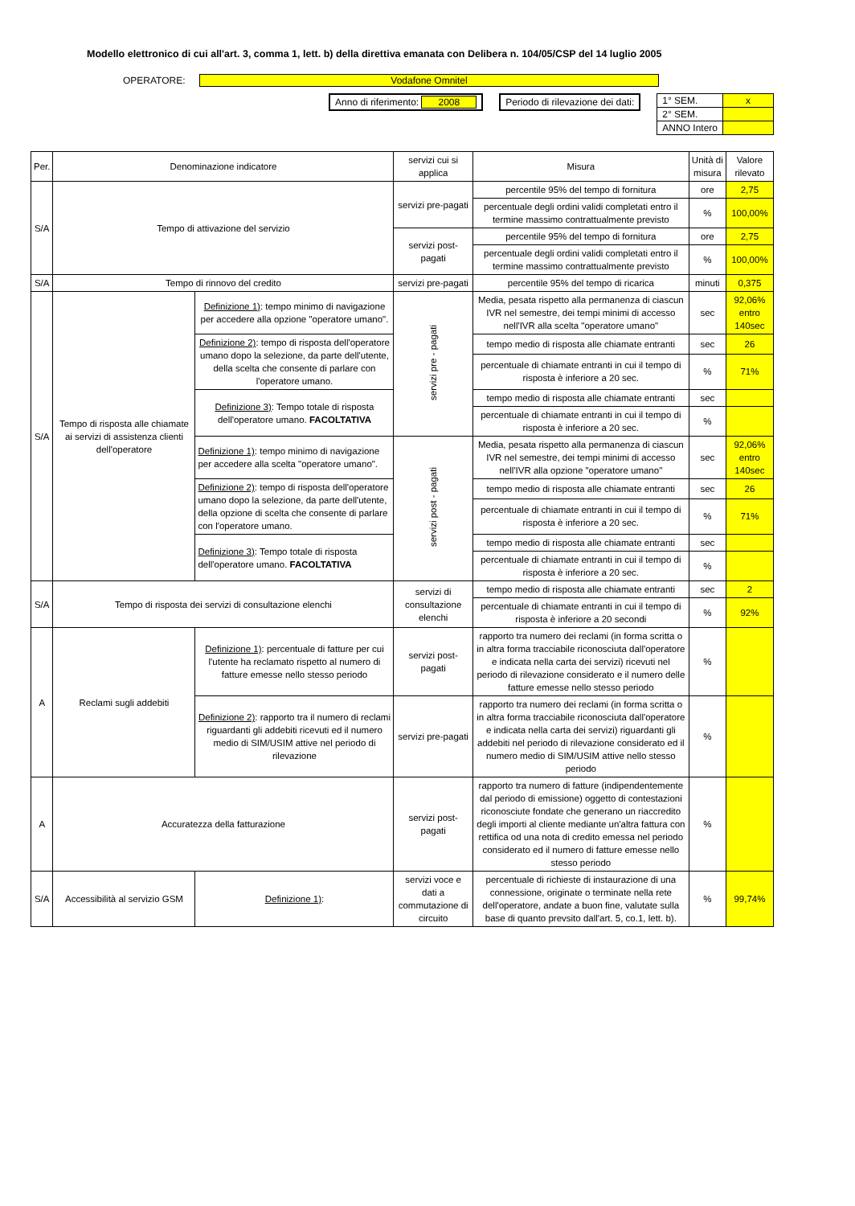Modello elettronico di cui all'art. 3, comma 1, lett. b) della direttiva emanata con Delibera n. 104/05/CSP del 14 luglio 2005
OPERATORE: Vodafone Omnitel
Anno di riferimento: 2008 Periodo di rilevazione dei dati:
| 1° SEM. | x |
| 2° SEM. | |
| ANNO Intero | |
| Per. | Denominazione indicatore | | servizi cui si applica | Misura | Unità di misura | Valore rilevato |
| S/A | Tempo di attivazione del servizio | | servizi pre-pagati | percentile 95% del tempo di fornitura | ore | 2,75 |
| | | | | percentuale degli ordini validi completati entro il termine massimo contrattualmente previsto | % | 100,00% |
| | | | servizi post-pagati | percentile 95% del tempo di fornitura | ore | 2,75 |
| | | | | percentuale degli ordini validi completati entro il termine massimo contrattualmente previsto | % | 100,00% |
| S/A | Tempo di rinnovo del credito | | servizi pre-pagati | percentile 95% del tempo di ricarica | minuti | 0,375 |
| S/A | Tempo di risposta alle chiamate ai servizi di assistenza clienti dell'operatore | Definizione 1) : tempo minimo di navigazione per accedere alla opzione "operatore umano". | servizi pre - pagati | Media, pesata rispetto alla permanenza di ciascun IVR nel semestre, dei tempi minimi di accesso nell'IVR alla scelta "operatore umano" | sec | 92,06% entro 140sec |
| | | Definizione 2) : tempo di risposta dell'operatore umano dopo la selezione, da parte dell'utente, della scelta che consente di parlare con l'operatore umano. | | tempo medio di risposta alle chiamate entranti | sec | 26 |
| | | | | percentuale di chiamate entranti in cui il tempo di risposta è inferiore a 20 sec. | % | 71% |
| | | Definizione 3) : Tempo totale di risposta dell'operatore umano. FACOLTATIVA | | tempo medio di risposta alle chiamate entranti | sec | |
| | | | | percentuale di chiamate entranti in cui il tempo di risposta è inferiore a 20 sec. | % | |
| | | Definizione 1) : tempo minimo di navigazione per accedere alla scelta "operatore umano". | servizi post - pagati | Media, pesata rispetto alla permanenza di ciascun IVR nel semestre, dei tempi minimi di accesso nell'IVR alla opzione "operatore umano" | sec | 92,06% entro 140sec |
| | | Definizione 2) : tempo di risposta dell'operatore umano dopo la selezione, da parte dell'utente, della opzione di scelta che consente di parlare con l'operatore umano. | | tempo medio di risposta alle chiamate entranti | sec | 26 |
| | | | | percentuale di chiamate entranti in cui il tempo di risposta è inferiore a 20 sec. | % | 71% |
| | | Definizione 3) : Tempo totale di risposta dell'operatore umano. FACOLTATIVA | | tempo medio di risposta alle chiamate entranti | sec | |
| | | | | percentuale di chiamate entranti in cui il tempo di risposta è inferiore a 20 sec. | % | |
| S/A | Tempo di risposta dei servizi di consultazione elenchi | | servizi di consultazione elenchi | tempo medio di risposta alle chiamate entranti | sec | 2 |
| | | | | percentuale di chiamate entranti in cui il tempo di risposta è inferiore a 20 secondi | % | 92% |
| A | Reclami sugli addebiti | Definizione 1) : percentuale di fatture per cui l'utente ha reclamato rispetto al numero di fatture emesse nello stesso periodo | servizi post-pagati | rapporto tra numero dei reclami (in forma scritta o in altra forma tracciabile riconosciuta dall'operatore e indicata nella carta dei servizi) ricevuti nel periodo di rilevazione considerato e il numero delle fatture emesse nello stesso periodo | % | |
| | | Definizione 2) : rapporto tra il numero di reclami riguardanti gli addebiti ricevuti ed il numero medio di SIM/USIM attive nel periodo di rilevazione | servizi pre-pagati | rapporto tra numero dei reclami (in forma scritta o in altra forma tracciabile riconosciuta dall'operatore e indicata nella carta dei servizi) riguardanti gli addebiti nel periodo di rilevazione considerato ed il numero medio di SIM/USIM attive nello stesso periodo | % | |
| A | Accuratezza della fatturazione | | servizi post-pagati | rapporto tra numero di fatture (indipendentemente dal periodo di emissione) oggetto di contestazioni riconosciute fondate che generano un riaccredito degli importi al cliente mediante un'altra fattura con rettifica od una nota di credito emessa nel periodo considerato ed il numero di fatture emesse nello stesso periodo | % | |
| S/A | Accessibilità al servizio GSM | Definizione 1) : | servizi voce e dati a commutazione di circuito | percentuale di richieste di instaurazione di una connessione, originate o terminate nella rete dell'operatore, andate a buon fine, valutate sulla base di quanto prevsito dall'art. 5, co.1, lett. b). | % | 99,74% |